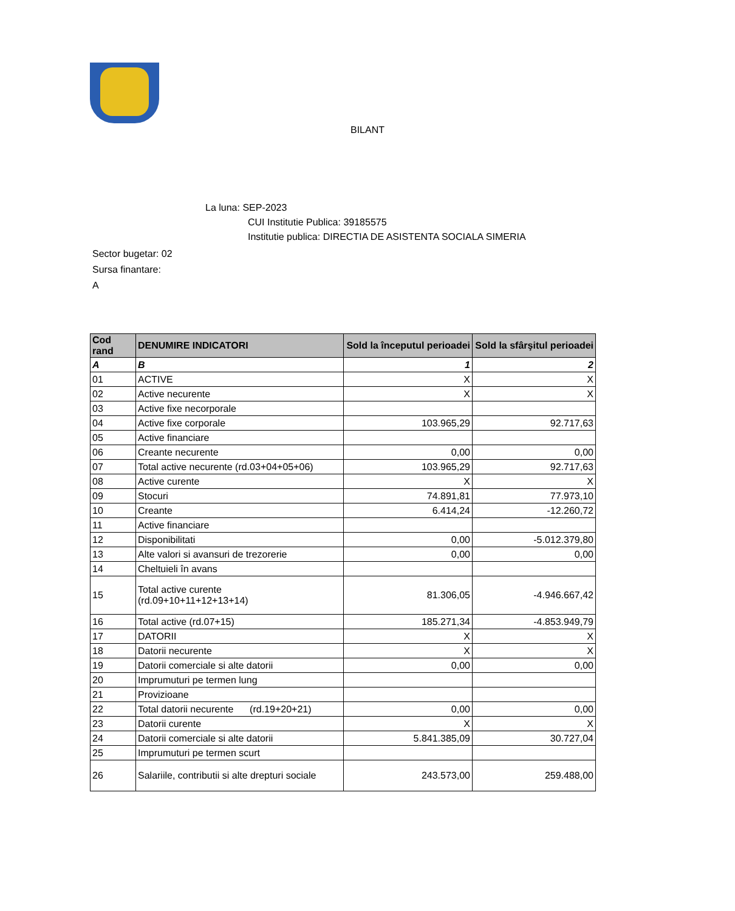BILANT
La luna: SEP-2023
CUI Institutie Publica: 39185575
Institutie publica: DIRECTIA DE ASISTENTA SOCIALA SIMERIA
Sector bugetar: 02
Sursa finantare:
A
| Cod rand | DENUMIRE INDICATORI | Sold la începutul perioadei | Sold la sfârşitul perioadei |
| --- | --- | --- | --- |
| A | B | 1 | 2 |
| 01 | ACTIVE | X | X |
| 02 | Active necurente | X | X |
| 03 | Active fixe necorporale | | |
| 04 | Active fixe corporale | 103.965,29 | 92.717,63 |
| 05 | Active financiare | | |
| 06 | Creante necurente | 0,00 | 0,00 |
| 07 | Total active necurente (rd.03+04+05+06) | 103.965,29 | 92.717,63 |
| 08 | Active curente | X | X |
| 09 | Stocuri | 74.891,81 | 77.973,10 |
| 10 | Creante | 6.414,24 | -12.260,72 |
| 11 | Active financiare | | |
| 12 | Disponibilitati | 0,00 | -5.012.379,80 |
| 13 | Alte valori si avansuri de trezorerie | 0,00 | 0,00 |
| 14 | Cheltuieli în avans | | |
| 15 | Total active curente (rd.09+10+11+12+13+14) | 81.306,05 | -4.946.667,42 |
| 16 | Total active (rd.07+15) | 185.271,34 | -4.853.949,79 |
| 17 | DATORII | X | X |
| 18 | Datorii necurente | X | X |
| 19 | Datorii comerciale si alte datorii | 0,00 | 0,00 |
| 20 | Imprumuturi pe termen lung | | |
| 21 | Provizioane | | |
| 22 | Total datorii necurente (rd.19+20+21) | 0,00 | 0,00 |
| 23 | Datorii curente | X | X |
| 24 | Datorii comerciale si alte datorii | 5.841.385,09 | 30.727,04 |
| 25 | Imprumuturi pe termen scurt | | |
| 26 | Salariile, contributii si alte drepturi sociale | 243.573,00 | 259.488,00 |